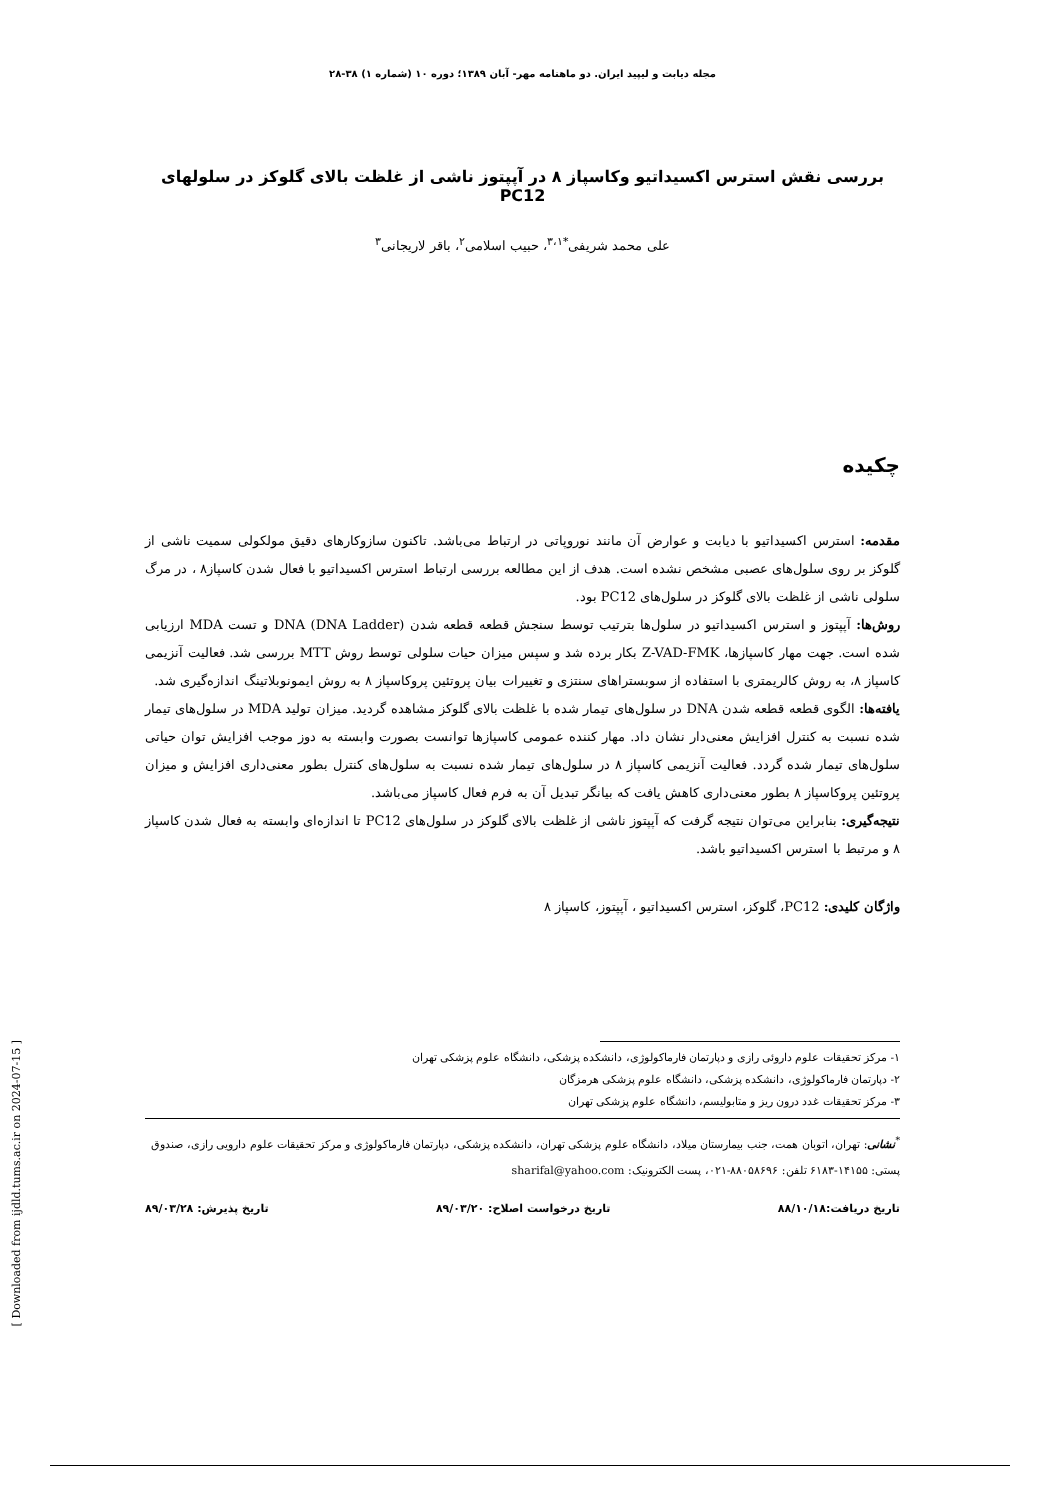مجله دیابت و لیپید ایران. دو ماهنامه مهر- آبان ۱۳۸۹؛ دوره ۱۰ (شماره ۱) ۳۸-۲۸
بررسی نقش استرس اکسیداتیو وکاسپاز ۸ در آپپتوز ناشی از غلظت بالای گلوکز در سلولهای PC12
علی محمد شریفی<sup>*۳،۱</sup>، حبیب اسلامی<sup>۲</sup>، باقر لاریجانی<sup>۳</sup>
چکیده
مقدمه: استرس اکسیداتیو با دیابت و عوارض آن مانند نوروپاتی در ارتباط می‌باشد. تاکنون سازوکارهای دقیق مولکولی سمیت ناشی از گلوکز بر روی سلول‌های عصبی مشخص نشده است. هدف از این مطالعه بررسی ارتباط استرس اکسیداتیو با فعال شدن کاسپاز۸ ، در مرگ سلولی ناشی از غلظت بالای گلوکز در سلول‌های PC12 بود.
روش‌ها: آپپتوز و استرس اکسیداتیو در سلول‌ها بترتیب توسط سنجش قطعه قطعه شدن DNA (DNA Ladder) و تست MDA ارزیابی شده است. جهت مهار کاسپازها، Z-VAD-FMK بکار برده شد و سپس میزان حیات سلولی توسط روش MTT بررسی شد. فعالیت آنزیمی کاسپاز ۸، به روش کالریمتری با استفاده از سوبستراهای سنتزی و تغییرات بیان پروتئین پروکاسپاز ۸ به روش ایمونوبلاتینگ اندازه‌گیری شد.
یافته‌ها: الگوی قطعه قطعه شدن DNA در سلول‌های تیمار شده با غلظت بالای گلوکز مشاهده گردید. میزان تولید MDA در سلول‌های تیمار شده نسبت به کنترل افزایش معنی‌دار نشان داد. مهار کننده عمومی کاسپازها توانست بصورت وابسته به دوز موجب افزایش توان حیاتی سلول‌های تیمار شده گردد. فعالیت آنزیمی کاسپاز ۸ در سلول‌های تیمار شده نسبت به سلول‌های کنترل بطور معنی‌داری افزایش و میزان پروتئین پروکاسپاز ۸ بطور معنی‌داری کاهش یافت که بیانگر تبدیل آن به فرم فعال کاسپاز می‌باشد.
نتیجه‌گیری: بنابراین می‌توان نتیجه گرفت که آپپتوز ناشی از غلظت بالای گلوکز در سلول‌های PC12 تا اندازه‌ای وابسته به فعال شدن کاسپاز ۸ و مرتبط با استرس اکسیداتیو باشد.
واژگان کلیدی: PC12، گلوکز، استرس اکسیداتیو ، آپپتوز، کاسپاز ۸
۱- مرکز تحقیقات علوم داروئی رازی و دپارتمان فارماکولوژی، دانشکده پزشکی، دانشگاه علوم پزشکی تهران
۲- دپارتمان فارماکولوژی، دانشکده پزشکی، دانشگاه علوم پزشکی هرمزگان
۳- مرکز تحقیقات غدد درون ریز و متابولیسم، دانشگاه علوم پزشکی تهران
<sup>*</sup> نشانی: تهران، اتوبان همت، جنب بیمارستان میلاد، دانشگاه علوم پزشکی تهران، دانشکده پزشکی، دپارتمان فارماکولوژی و مرکز تحقیقات علوم دارویی رازی، صندوق پستی: ۱۴۱۵۵-۶۱۸۳ تلفن: ۸۸۰۵۸۶۹۶-۰۲۱، پست الکترونیک: sharifal@yahoo.com
تاریخ دریافت:۸۸/۱۰/۱۸ تاریخ درخواست اصلاح: ۸۹/۰۳/۲۰ تاریخ پذیرش: ۸۹/۰۳/۲۸
[ Downloaded from ijdld.tums.ac.ir on 2024-07-15 ]